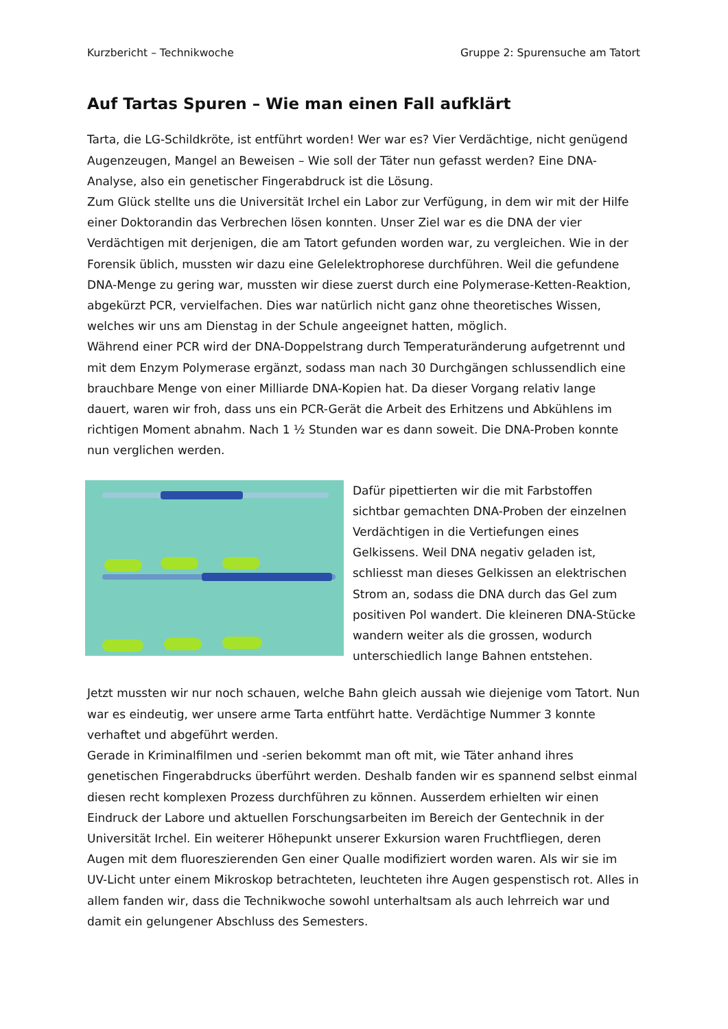Kurzbericht – Technikwoche Gruppe 2: Spurensuche am Tatort
Auf Tartas Spuren – Wie man einen Fall aufklärt
Tarta, die LG-Schildkröte, ist entführt worden! Wer war es? Vier Verdächtige, nicht genügend Augenzeugen, Mangel an Beweisen – Wie soll der Täter nun gefasst werden? Eine DNA-Analyse, also ein genetischer Fingerabdruck ist die Lösung.
Zum Glück stellte uns die Universität Irchel ein Labor zur Verfügung, in dem wir mit der Hilfe einer Doktorandin das Verbrechen lösen konnten. Unser Ziel war es die DNA der vier Verdächtigen mit derjenigen, die am Tatort gefunden worden war, zu vergleichen. Wie in der Forensik üblich, mussten wir dazu eine Gelelektrophorese durchführen. Weil die gefundene DNA-Menge zu gering war, mussten wir diese zuerst durch eine Polymerase-Ketten-Reaktion, abgekürzt PCR, vervielfachen. Dies war natürlich nicht ganz ohne theoretisches Wissen, welches wir uns am Dienstag in der Schule angeeignet hatten, möglich.
Während einer PCR wird der DNA-Doppelstrang durch Temperaturänderung aufgetrennt und mit dem Enzym Polymerase ergänzt, sodass man nach 30 Durchgängen schlussendlich eine brauchbare Menge von einer Milliarde DNA-Kopien hat. Da dieser Vorgang relativ lange dauert, waren wir froh, dass uns ein PCR-Gerät die Arbeit des Erhitzens und Abkühlens im richtigen Moment abnahm. Nach 1 ½ Stunden war es dann soweit. Die DNA-Proben konnte nun verglichen werden.
Dafür pipettierten wir die mit Farbstoffen sichtbar gemachten DNA-Proben der einzelnen Verdächtigen in die Vertiefungen eines Gelkissens. Weil DNA negativ geladen ist, schliesst man dieses Gelkissen an elektrischen Strom an, sodass die DNA durch das Gel zum positiven Pol wandert. Die kleineren DNA-Stücke wandern weiter als die grossen, wodurch unterschiedlich lange Bahnen entstehen.
Jetzt mussten wir nur noch schauen, welche Bahn gleich aussah wie diejenige vom Tatort. Nun war es eindeutig, wer unsere arme Tarta entführt hatte. Verdächtige Nummer 3 konnte verhaftet und abgeführt werden.
Gerade in Kriminalfilmen und -serien bekommt man oft mit, wie Täter anhand ihres genetischen Fingerabdrucks überführt werden. Deshalb fanden wir es spannend selbst einmal diesen recht komplexen Prozess durchführen zu können. Ausserdem erhielten wir einen Eindruck der Labore und aktuellen Forschungsarbeiten im Bereich der Gentechnik in der Universität Irchel. Ein weiterer Höhepunkt unserer Exkursion waren Fruchtfliegen, deren Augen mit dem fluoreszierenden Gen einer Qualle modifiziert worden waren. Als wir sie im UV-Licht unter einem Mikroskop betrachteten, leuchteten ihre Augen gespenstisch rot. Alles in allem fanden wir, dass die Technikwoche sowohl unterhaltsam als auch lehrreich war und damit ein gelungener Abschluss des Semesters.